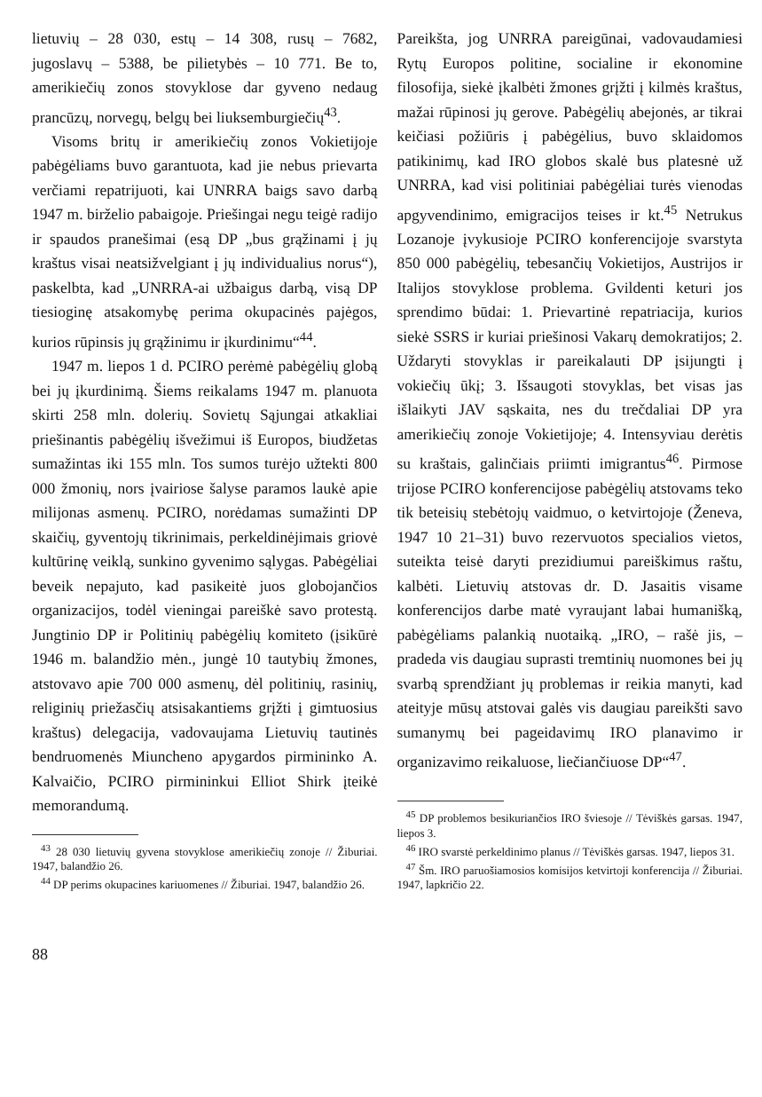lietuvių – 28 030, estų – 14 308, rusų – 7682, jugoslavų – 5388, be pilietybės – 10 771. Be to, amerikiečių zonos stovyklose dar gyveno nedaug prancūzų, norvegų, belgų bei liuksemburgiečių<sup>43</sup>.
Visoms britų ir amerikiečių zonos Vokietijoje pabėgėliams buvo garantuota, kad jie nebus prievarta verčiami repatrijuoti, kai UNRRA baigs savo darbą 1947 m. birželio pabaigoje. Priešingai negu teigė radijo ir spaudos pranešimai (esą DP „bus grąžinami į jų kraštus visai neatsižvelgiant į jų individualius norus“), paskelbta, kad „UNRRA-ai užbaigus darbą, visą DP tiesioginę atsakomybę perima okupacinės pajėgos, kurios rūpinsis jų grąžinimu ir įkurdinimu“<sup>44</sup>.
1947 m. liepos 1 d. PCIRO perėmė pabėgėlių globą bei jų įkurdinimą. Šiems reikalams 1947 m. planuota skirti 258 mln. dolerių. Sovietų Sąjungai atkakliai priešinantis pabėgėlių išvežimui iš Europos, biudžetas sumažintas iki 155 mln. Tos sumos turėjo užtekti 800 000 žmonių, nors įvairiose šalyse paramos laukė apie milijonas asmenų. PCIRO, norėdamas sumažinti DP skaičių, gyventojų tikrinimais, perkeldinėjimais griovė kultūrinę veiklą, sunkino gyvenimo sąlygas. Pabėgėliai beveik nepajuto, kad pasikeitė juos globojančios organizacijos, todėl vieningai pareiškė savo protestą. Jungtinio DP ir Politinių pabėgėlių komiteto (įsikūrė 1946 m. balandžio mėn., jungė 10 tautybių žmones, atstovavo apie 700 000 asmenų, dėl politinių, rasinių, religinių priežasčių atsisakantiems grįžti į gimtuosius kraštus) delegacija, vadovaujama Lietuvių tautinės bendruomenės Miuncheno apygardos pirmininko A. Kalvaičio, PCIRO pirmininkui Elliot Shirk įteikė memorandumą.
<sup>43</sup> 28 030 lietuvių gyvena stovyklose amerikiečių zonoje // Žiburiai. 1947, balandžio 26.
<sup>44</sup> DP perims okupacines kariuomenes // Žiburiai. 1947, balandžio 26.
Pareikšta, jog UNRRA pareigūnai, vadovaudamiesi Rytų Europos politine, socialine ir ekonomine filosofija, siekė įkalbėti žmones grįžti į kilmės kraštus, mažai rūpinosi jų gerove. Pabėgėlių abejonės, ar tikrai keičiasi požiūris į pabėgėlius, buvo sklaidomos patikinimų, kad IRO globos skalė bus platesnė už UNRRA, kad visi politiniai pabėgėliai turės vienodas apgyvendinimo, emigracijos teises ir kt.<sup>45</sup> Netrukus Lozanoje įvykusioje PCIRO konferencijoje svarstyta 850 000 pabėgėlių, tebesančių Vokietijos, Austrijos ir Italijos stovyklose problema. Gvildenti keturi jos sprendimo būdai: 1. Prievartinė repatriacija, kurios siekė SSRS ir kuriai priešinosi Vakarų demokratijos; 2. Uždaryti stovyklas ir pareikalauti DP įsijungti į vokiečių ūkį; 3. Išsaugoti stovyklas, bet visas jas išlaikyti JAV sąskaita, nes du trečdaliai DP yra amerikiečių zonoje Vokietijoje; 4. Intensyviau derėtis su kraštais, galinčiais priimti imigrantus<sup>46</sup>. Pirmose trijose PCIRO konferencijose pabėgėlių atstovams teko tik beteisių stebėtojų vaidmuo, o ketvirtojoje (Ženeva, 1947 10 21–31) buvo rezervuotos specialios vietos, suteikta teisė daryti prezidiumui pareiškimus raštu, kalbėti. Lietuvių atstovas dr. D. Jasaitis visame konferencijos darbe matė vyraujant labai humanišką, pabėgėliams palankią nuotaiką. „IRO, – rašė jis, – pradeda vis daugiau suprasti tremtinių nuomones bei jų svarbą sprendžiant jų problemas ir reikia manyti, kad ateityje mūsų atstovai galės vis daugiau pareikšti savo sumanymų bei pageidavimų IRO planavimo ir organizavimo reikaluose, liečiančiuose DP“<sup>47</sup>.
<sup>45</sup> DP problemos besikuriančios IRO šviesoje // Tėviškės garsas. 1947, liepos 3.
<sup>46</sup> IRO svarstė perkeldinimo planus // Tėviškės garsas. 1947, liepos 31.
<sup>47</sup> Šm. IRO paruošiamosios komisijos ketvirtoji konferencija // Žiburiai. 1947, lapkričio 22.
88